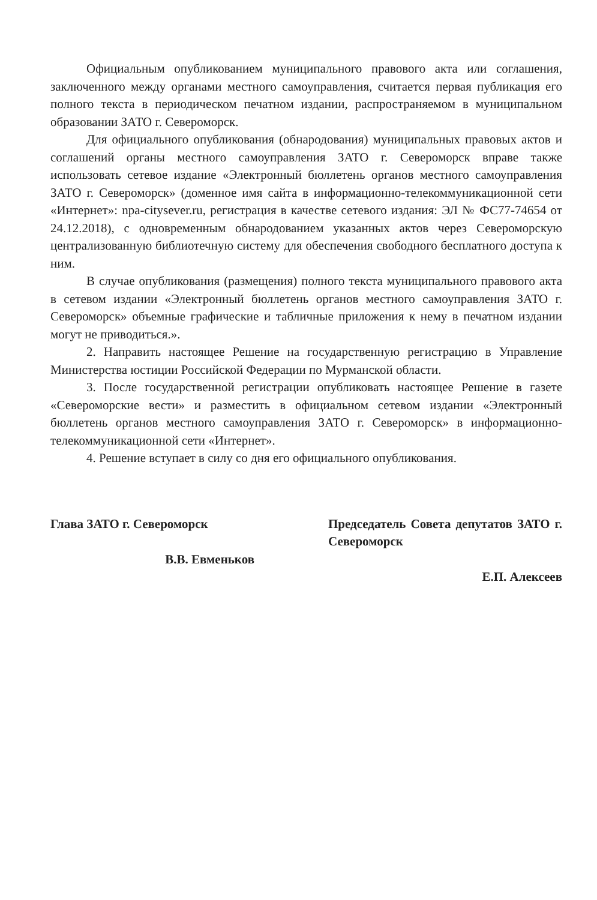Официальным опубликованием муниципального правового акта или соглашения, заключенного между органами местного самоуправления, считается первая публикация его полного текста в периодическом печатном издании, распространяемом в муниципальном образовании ЗАТО г. Североморск.
Для официального опубликования (обнародования) муниципальных правовых актов и соглашений органы местного самоуправления ЗАТО г. Североморск вправе также использовать сетевое издание «Электронный бюллетень органов местного самоуправления ЗАТО г. Североморск» (доменное имя сайта в информационно-телекоммуникационной сети «Интернет»: npa-citysever.ru, регистрация в качестве сетевого издания: ЭЛ № ФС77-74654 от 24.12.2018), с одновременным обнародованием указанных актов через Североморскую централизованную библиотечную систему для обеспечения свободного бесплатного доступа к ним.
В случае опубликования (размещения) полного текста муниципального правового акта в сетевом издании «Электронный бюллетень органов местного самоуправления ЗАТО г. Североморск» объемные графические и табличные приложения к нему в печатном издании могут не приводиться.».
2. Направить настоящее Решение на государственную регистрацию в Управление Министерства юстиции Российской Федерации по Мурманской области.
3. После государственной регистрации опубликовать настоящее Решение в газете «Североморские вести» и разместить в официальном сетевом издании «Электронный бюллетень органов местного самоуправления ЗАТО г. Североморск» в информационно-телекоммуникационной сети «Интернет».
4. Решение вступает в силу со дня его официального опубликования.
Глава ЗАТО г. Североморск
В.В. Евменьков
Председатель Совета депутатов ЗАТО г. Североморск
Е.П. Алексеев